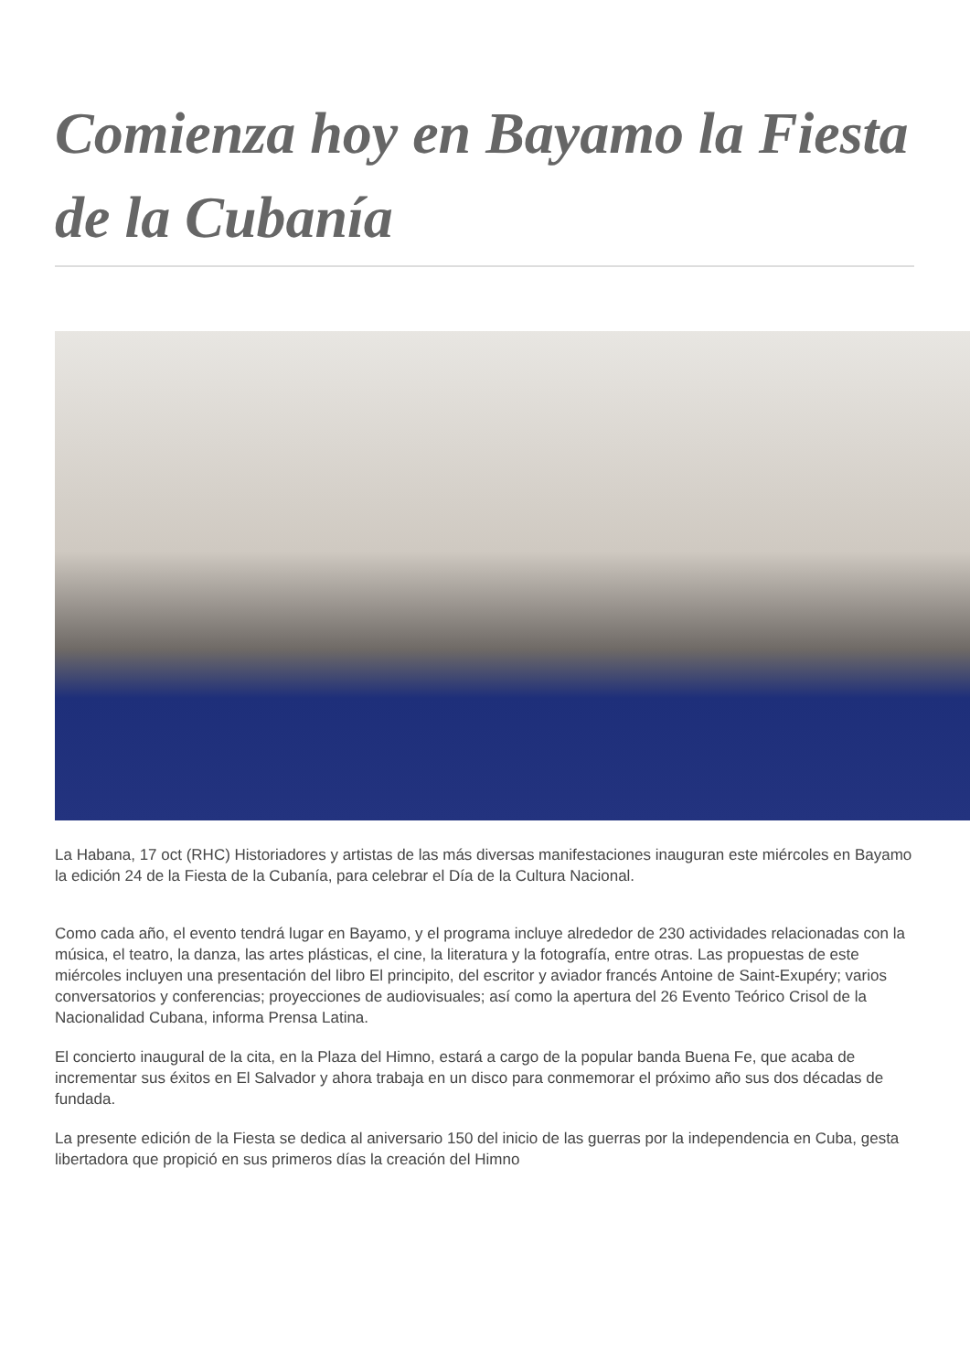Comienza hoy en Bayamo la Fiesta de la Cubanía
La Habana, 17 oct (RHC) Historiadores y artistas de las más diversas manifestaciones inauguran este miércoles en Bayamo la edición 24 de la Fiesta de la Cubanía, para celebrar el Día de la Cultura Nacional.
Como cada año, el evento tendrá lugar en Bayamo, y el programa incluye alrededor de 230 actividades relacionadas con la música, el teatro, la danza, las artes plásticas, el cine, la literatura y la fotografía, entre otras. Las propuestas de este miércoles incluyen una presentación del libro El principito, del escritor y aviador francés Antoine de Saint-Exupéry; varios conversatorios y conferencias; proyecciones de audiovisuales; así como la apertura del 26 Evento Teórico Crisol de la Nacionalidad Cubana, informa Prensa Latina.
El concierto inaugural de la cita, en la Plaza del Himno, estará a cargo de la popular banda Buena Fe, que acaba de incrementar sus éxitos en El Salvador y ahora trabaja en un disco para conmemorar el próximo año sus dos décadas de fundada.
La presente edición de la Fiesta se dedica al aniversario 150 del inicio de las guerras por la independencia en Cuba, gesta libertadora que propició en sus primeros días la creación del Himno